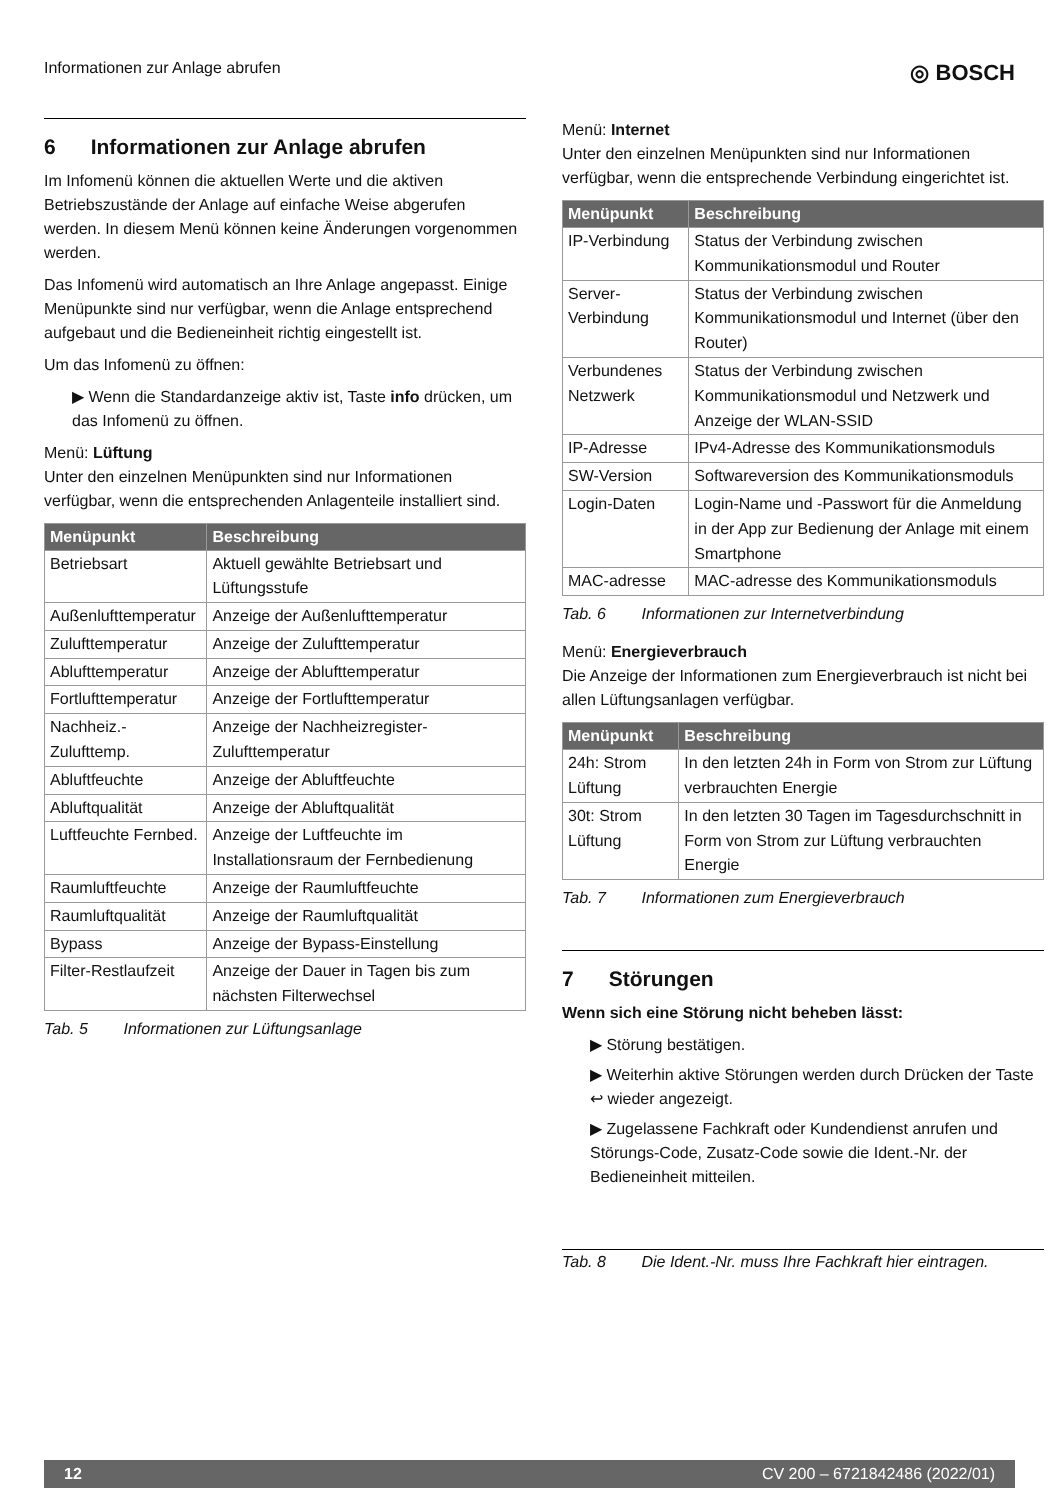Informationen zur Anlage abrufen ◎ BOSCH
6 Informationen zur Anlage abrufen
Im Infomenü können die aktuellen Werte und die aktiven Betriebszustände der Anlage auf einfache Weise abgerufen werden. In diesem Menü können keine Änderungen vorgenommen werden.
Das Infomenü wird automatisch an Ihre Anlage angepasst. Einige Menüpunkte sind nur verfügbar, wenn die Anlage entsprechend aufgebaut und die Bedieneinheit richtig eingestellt ist.
Um das Infomenü zu öffnen:
▶ Wenn die Standardanzeige aktiv ist, Taste info drücken, um das Infomenü zu öffnen.
Menü: Lüftung
Unter den einzelnen Menüpunkten sind nur Informationen verfügbar, wenn die entsprechenden Anlagenteile installiert sind.
| Menüpunkt | Beschreibung |
| --- | --- |
| Betriebsart | Aktuell gewählte Betriebsart und Lüftungsstufe |
| Außenlufttemperatur | Anzeige der Außenlufttemperatur |
| Zulufttemperatur | Anzeige der Zulufttemperatur |
| Ablufttemperatur | Anzeige der Ablufttemperatur |
| Fortlufttemperatur | Anzeige der Fortlufttemperatur |
| Nachheiz.-Zulufttemp. | Anzeige der Nachheizregister-Zulufttemperatur |
| Abluftfeuchte | Anzeige der Abluftfeuchte |
| Abluftqualität | Anzeige der Abluftqualität |
| Luftfeuchte Fernbed. | Anzeige der Luftfeuchte im Installationsraum der Fernbedienung |
| Raumluftfeuchte | Anzeige der Raumluftfeuchte |
| Raumluftqualität | Anzeige der Raumluftqualität |
| Bypass | Anzeige der Bypass-Einstellung |
| Filter-Restlaufzeit | Anzeige der Dauer in Tagen bis zum nächsten Filterwechsel |
Tab. 5 Informationen zur Lüftungsanlage
Menü: Internet
Unter den einzelnen Menüpunkten sind nur Informationen verfügbar, wenn die entsprechende Verbindung eingerichtet ist.
| Menüpunkt | Beschreibung |
| --- | --- |
| IP-Verbindung | Status der Verbindung zwischen Kommunikationsmodul und Router |
| Server-Verbindung | Status der Verbindung zwischen Kommunikationsmodul und Internet (über den Router) |
| Verbundenes Netzwerk | Status der Verbindung zwischen Kommunikationsmodul und Netzwerk und Anzeige der WLAN-SSID |
| IP-Adresse | IPv4-Adresse des Kommunikationsmoduls |
| SW-Version | Softwareversion des Kommunikationsmoduls |
| Login-Daten | Login-Name und -Passwort für die Anmeldung in der App zur Bedienung der Anlage mit einem Smartphone |
| MAC-adresse | MAC-adresse des Kommunikationsmoduls |
Tab. 6 Informationen zur Internetverbindung
Menü: Energieverbrauch
Die Anzeige der Informationen zum Energieverbrauch ist nicht bei allen Lüftungsanlagen verfügbar.
| Menüpunkt | Beschreibung |
| --- | --- |
| 24h: Strom Lüftung | In den letzten 24h in Form von Strom zur Lüftung verbrauchten Energie |
| 30t: Strom Lüftung | In den letzten 30 Tagen im Tagesdurchschnitt in Form von Strom zur Lüftung verbrauchten Energie |
Tab. 7 Informationen zum Energieverbrauch
7 Störungen
Wenn sich eine Störung nicht beheben lässt:
▶ Störung bestätigen.
▶ Weiterhin aktive Störungen werden durch Drücken der Taste ↩ wieder angezeigt.
▶ Zugelassene Fachkraft oder Kundendienst anrufen und Störungs-Code, Zusatz-Code sowie die Ident.-Nr. der Bedieneinheit mitteilen.
Tab. 8 Die Ident.-Nr. muss Ihre Fachkraft hier eintragen.
12 CV 200 – 6721842486 (2022/01)